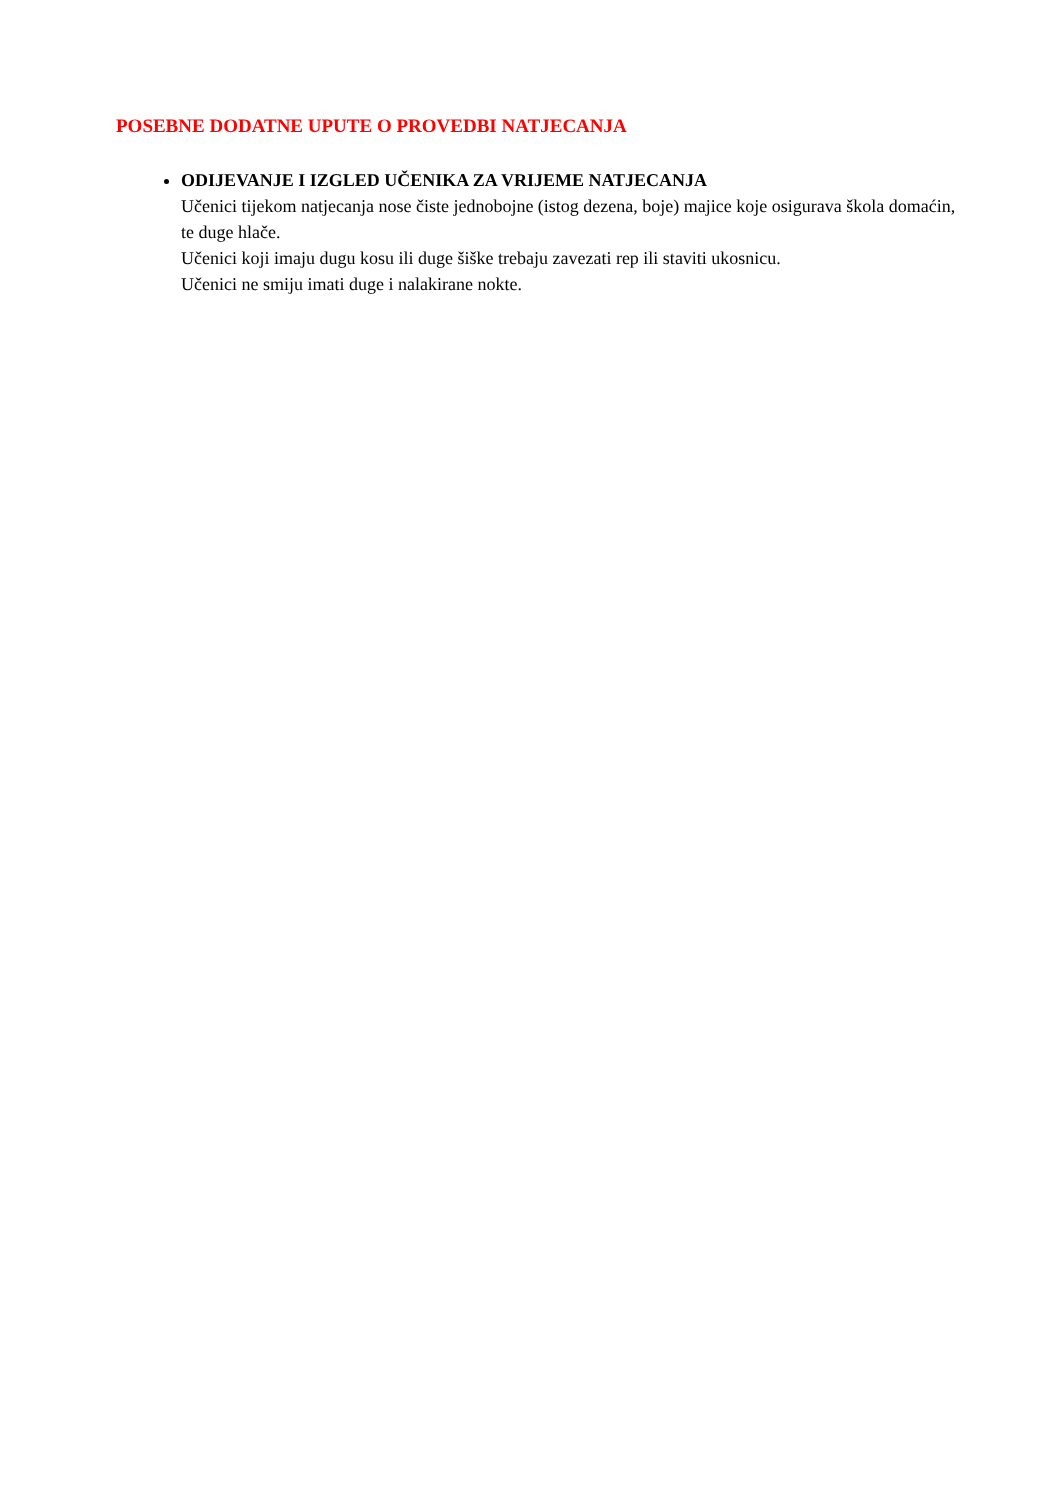POSEBNE DODATNE UPUTE O PROVEDBI NATJECANJA
ODIJEVANJE I IZGLED UČENIKA ZA VRIJEME NATJECANJA
Učenici tijekom natjecanja nose čiste jednobojne (istog dezena, boje) majice koje osigurava škola domaćin, te duge hlače.
Učenici koji imaju dugu kosu ili duge šiške trebaju zavezati rep ili staviti ukosnicu.
Učenici ne smiju imati duge i nalakirane nokte.